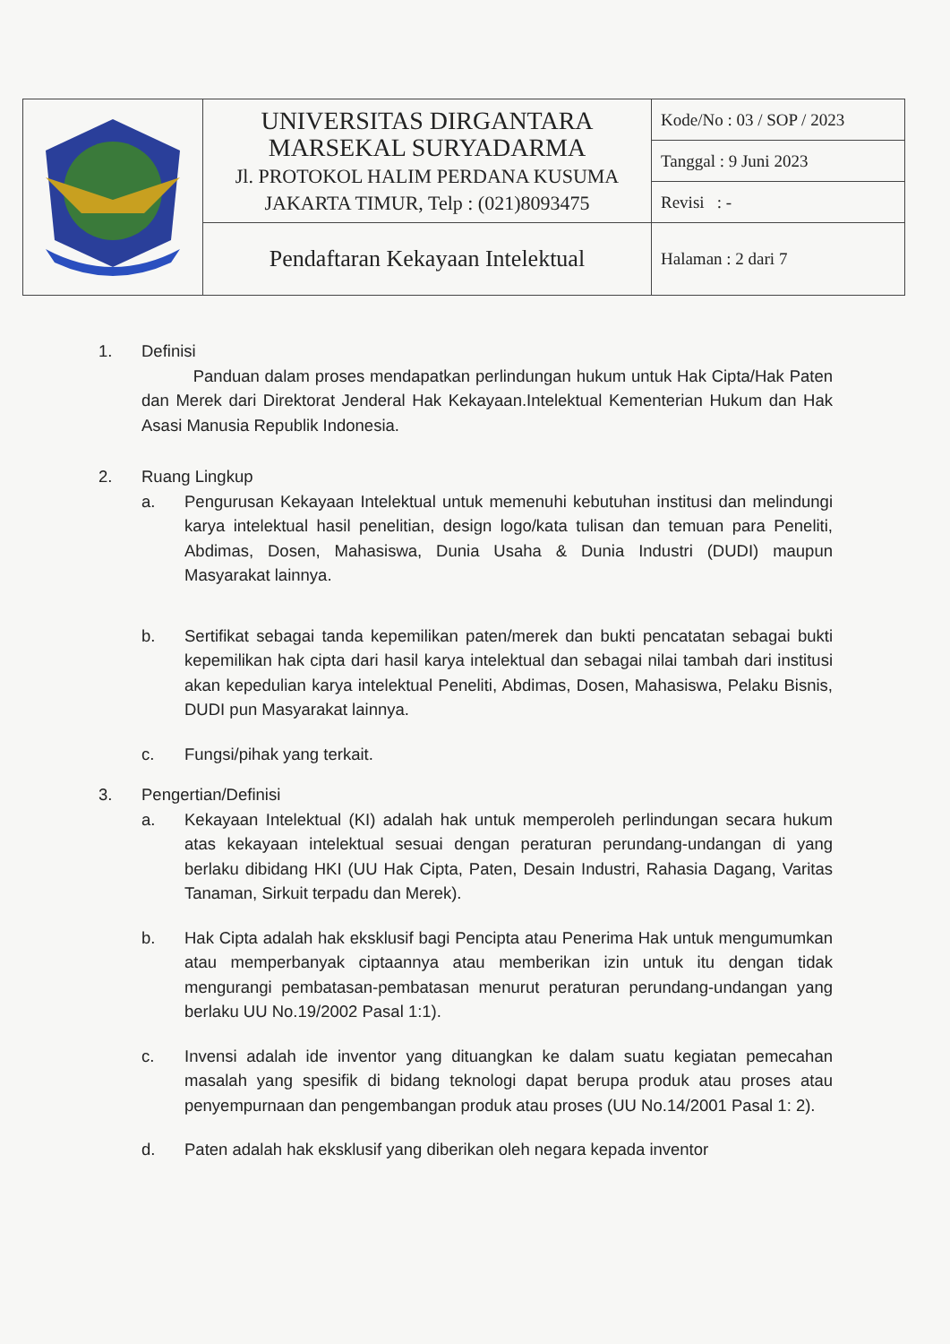| | UNIVERSITAS DIRGANTARA MARSEKAL SURYADARMA Jl. PROTOKOL HALIM PERDANA KUSUMA JAKARTA TIMUR, Telp : (021)8093475 | Kode/No : 03 / SOP / 2023 |
| | | Tanggal : 9 Juni 2023 |
| | | Revisi : - |
| | Pendaftaran Kekayaan Intelektual | Halaman : 2 dari 7 |
1. Definisi
Panduan dalam proses mendapatkan perlindungan hukum untuk Hak Cipta/Hak Paten dan Merek dari Direktorat Jenderal Hak Kekayaan.Intelektual Kementerian Hukum dan Hak Asasi Manusia Republik Indonesia.
2. Ruang Lingkup
a. Pengurusan Kekayaan Intelektual untuk memenuhi kebutuhan institusi dan melindungi karya intelektual hasil penelitian, design logo/kata tulisan dan temuan para Peneliti, Abdimas, Dosen, Mahasiswa, Dunia Usaha & Dunia Industri (DUDI) maupun Masyarakat lainnya.
b. Sertifikat sebagai tanda kepemilikan paten/merek dan bukti pencatatan sebagai bukti kepemilikan hak cipta dari hasil karya intelektual dan sebagai nilai tambah dari institusi akan kepedulian karya intelektual Peneliti, Abdimas, Dosen, Mahasiswa, Pelaku Bisnis, DUDI pun Masyarakat lainnya.
c. Fungsi/pihak yang terkait.
3. Pengertian/Definisi
a. Kekayaan Intelektual (KI) adalah hak untuk memperoleh perlindungan secara hukum atas kekayaan intelektual sesuai dengan peraturan perundang-undangan di yang berlaku dibidang HKI (UU Hak Cipta, Paten, Desain Industri, Rahasia Dagang, Varitas Tanaman, Sirkuit terpadu dan Merek).
b. Hak Cipta adalah hak eksklusif bagi Pencipta atau Penerima Hak untuk mengumumkan atau memperbanyak ciptaannya atau memberikan izin untuk itu dengan tidak mengurangi pembatasan-pembatasan menurut peraturan perundang-undangan yang berlaku UU No.19/2002 Pasal 1:1).
c. Invensi adalah ide inventor yang dituangkan ke dalam suatu kegiatan pemecahan masalah yang spesifik di bidang teknologi dapat berupa produk atau proses atau penyempurnaan dan pengembangan produk atau proses (UU No.14/2001 Pasal 1: 2).
d. Paten adalah hak eksklusif yang diberikan oleh negara kepada inventor